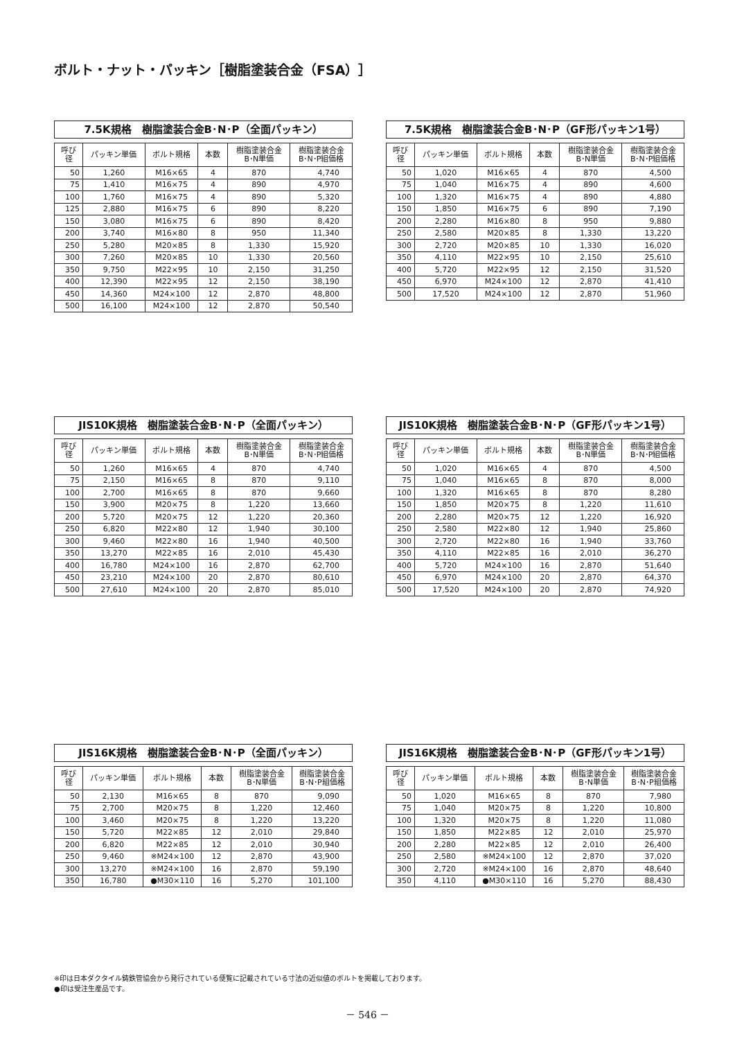ボルト・ナット・パッキン［樹脂塗装合金（FSA）］
7.5K規格　樹脂塗装合金B･N･P（全面パッキン）
| 呼び径 | パッキン単価 | ボルト規格 | 本数 | 樹脂塗装合金 B･N単価 | 樹脂塗装合金 B･N･P組価格 |
| --- | --- | --- | --- | --- | --- |
| 50 | 1,260 | M16×65 | 4 | 870 | 4,740 |
| 75 | 1,410 | M16×75 | 4 | 890 | 4,970 |
| 100 | 1,760 | M16×75 | 4 | 890 | 5,320 |
| 125 | 2,880 | M16×75 | 6 | 890 | 8,220 |
| 150 | 3,080 | M16×75 | 6 | 890 | 8,420 |
| 200 | 3,740 | M16×80 | 8 | 950 | 11,340 |
| 250 | 5,280 | M20×85 | 8 | 1,330 | 15,920 |
| 300 | 7,260 | M20×85 | 10 | 1,330 | 20,560 |
| 350 | 9,750 | M22×95 | 10 | 2,150 | 31,250 |
| 400 | 12,390 | M22×95 | 12 | 2,150 | 38,190 |
| 450 | 14,360 | M24×100 | 12 | 2,870 | 48,800 |
| 500 | 16,100 | M24×100 | 12 | 2,870 | 50,540 |
7.5K規格　樹脂塗装合金B･N･P（GF形パッキン1号）
| 呼び径 | パッキン単価 | ボルト規格 | 本数 | 樹脂塗装合金 B･N単価 | 樹脂塗装合金 B･N･P組価格 |
| --- | --- | --- | --- | --- | --- |
| 50 | 1,020 | M16×65 | 4 | 870 | 4,500 |
| 75 | 1,040 | M16×75 | 4 | 890 | 4,600 |
| 100 | 1,320 | M16×75 | 4 | 890 | 4,880 |
| 150 | 1,850 | M16×75 | 6 | 890 | 7,190 |
| 200 | 2,280 | M16×80 | 8 | 950 | 9,880 |
| 250 | 2,580 | M20×85 | 8 | 1,330 | 13,220 |
| 300 | 2,720 | M20×85 | 10 | 1,330 | 16,020 |
| 350 | 4,110 | M22×95 | 10 | 2,150 | 25,610 |
| 400 | 5,720 | M22×95 | 12 | 2,150 | 31,520 |
| 450 | 6,970 | M24×100 | 12 | 2,870 | 41,410 |
| 500 | 17,520 | M24×100 | 12 | 2,870 | 51,960 |
JIS10K規格　樹脂塗装合金B･N･P（全面パッキン）
| 呼び径 | パッキン単価 | ボルト規格 | 本数 | 樹脂塗装合金 B･N単価 | 樹脂塗装合金 B･N･P組価格 |
| --- | --- | --- | --- | --- | --- |
| 50 | 1,260 | M16×65 | 4 | 870 | 4,740 |
| 75 | 2,150 | M16×65 | 8 | 870 | 9,110 |
| 100 | 2,700 | M16×65 | 8 | 870 | 9,660 |
| 150 | 3,900 | M20×75 | 8 | 1,220 | 13,660 |
| 200 | 5,720 | M20×75 | 12 | 1,220 | 20,360 |
| 250 | 6,820 | M22×80 | 12 | 1,940 | 30,100 |
| 300 | 9,460 | M22×80 | 16 | 1,940 | 40,500 |
| 350 | 13,270 | M22×85 | 16 | 2,010 | 45,430 |
| 400 | 16,780 | M24×100 | 16 | 2,870 | 62,700 |
| 450 | 23,210 | M24×100 | 20 | 2,870 | 80,610 |
| 500 | 27,610 | M24×100 | 20 | 2,870 | 85,010 |
JIS10K規格　樹脂塗装合金B･N･P（GF形パッキン1号）
| 呼び径 | パッキン単価 | ボルト規格 | 本数 | 樹脂塗装合金 B･N単価 | 樹脂塗装合金 B･N･P組価格 |
| --- | --- | --- | --- | --- | --- |
| 50 | 1,020 | M16×65 | 4 | 870 | 4,500 |
| 75 | 1,040 | M16×65 | 8 | 870 | 8,000 |
| 100 | 1,320 | M16×65 | 8 | 870 | 8,280 |
| 150 | 1,850 | M20×75 | 8 | 1,220 | 11,610 |
| 200 | 2,280 | M20×75 | 12 | 1,220 | 16,920 |
| 250 | 2,580 | M22×80 | 12 | 1,940 | 25,860 |
| 300 | 2,720 | M22×80 | 16 | 1,940 | 33,760 |
| 350 | 4,110 | M22×85 | 16 | 2,010 | 36,270 |
| 400 | 5,720 | M24×100 | 16 | 2,870 | 51,640 |
| 450 | 6,970 | M24×100 | 20 | 2,870 | 64,370 |
| 500 | 17,520 | M24×100 | 20 | 2,870 | 74,920 |
JIS16K規格　樹脂塗装合金B･N･P（全面パッキン）
| 呼び径 | パッキン単価 | ボルト規格 | 本数 | 樹脂塗装合金 B･N単価 | 樹脂塗装合金 B･N･P組価格 |
| --- | --- | --- | --- | --- | --- |
| 50 | 2,130 | M16×65 | 8 | 870 | 9,090 |
| 75 | 2,700 | M20×75 | 8 | 1,220 | 12,460 |
| 100 | 3,460 | M20×75 | 8 | 1,220 | 13,220 |
| 150 | 5,720 | M22×85 | 12 | 2,010 | 29,840 |
| 200 | 6,820 | M22×85 | 12 | 2,010 | 30,940 |
| 250 | 9,460 | ※M24×100 | 12 | 2,870 | 43,900 |
| 300 | 13,270 | ※M24×100 | 16 | 2,870 | 59,190 |
| 350 | 16,780 | ●M30×110 | 16 | 5,270 | 101,100 |
JIS16K規格　樹脂塗装合金B･N･P（GF形パッキン1号）
| 呼び径 | パッキン単価 | ボルト規格 | 本数 | 樹脂塗装合金 B･N単価 | 樹脂塗装合金 B･N･P組価格 |
| --- | --- | --- | --- | --- | --- |
| 50 | 1,020 | M16×65 | 8 | 870 | 7,980 |
| 75 | 1,040 | M20×75 | 8 | 1,220 | 10,800 |
| 100 | 1,320 | M20×75 | 8 | 1,220 | 11,080 |
| 150 | 1,850 | M22×85 | 12 | 2,010 | 25,970 |
| 200 | 2,280 | M22×85 | 12 | 2,010 | 26,400 |
| 250 | 2,580 | ※M24×100 | 12 | 2,870 | 37,020 |
| 300 | 2,720 | ※M24×100 | 16 | 2,870 | 48,640 |
| 350 | 4,110 | ●M30×110 | 16 | 5,270 | 88,430 |
※印は日本ダクタイル鋳鉄管協会から発行されている便覧に記載されている寸法の近似値のボルトを掲載しております。
●印は受注生産品です。
－ 546 －